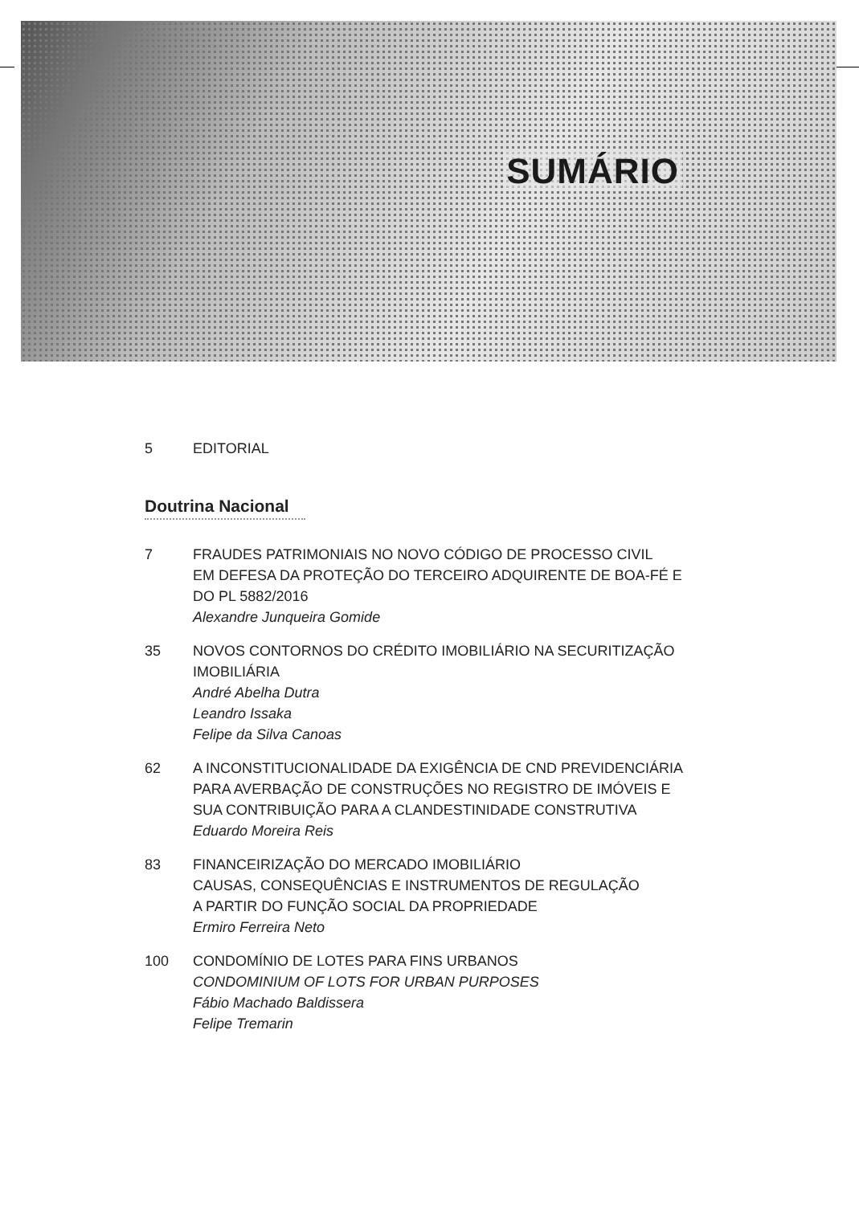SUMÁRIO
5 EDITORIAL
Doutrina Nacional
7 FRAUDES PATRIMONIAIS NO NOVO CÓDIGO DE PROCESSO CIVIL
EM DEFESA DA PROTEÇÃO DO TERCEIRO ADQUIRENTE DE BOA-FÉ E DO PL 5882/2016
Alexandre Junqueira Gomide
35 NOVOS CONTORNOS DO CRÉDITO IMOBILIÁRIO NA SECURITIZAÇÃO IMOBILIÁRIA
André Abelha Dutra
Leandro Issaka
Felipe da Silva Canoas
62 A INCONSTITUCIONALIDADE DA EXIGÊNCIA DE CND PREVIDENCIÁRIA PARA AVERBAÇÃO DE CONSTRUÇÕES NO REGISTRO DE IMÓVEIS E SUA CONTRIBUIÇÃO PARA A CLANDESTINIDADE CONSTRUTIVA
Eduardo Moreira Reis
83 FINANCEIRIZAÇÃO DO MERCADO IMOBILIÁRIO
CAUSAS, CONSEQUÊNCIAS E INSTRUMENTOS DE REGULAÇÃO
A PARTIR DO FUNÇÃO SOCIAL DA PROPRIEDADE
Ermiro Ferreira Neto
100 CONDOMÍNIO DE LOTES PARA FINS URBANOS
CONDOMINIUM OF LOTS FOR URBAN PURPOSES
Fábio Machado Baldissera
Felipe Tremarin